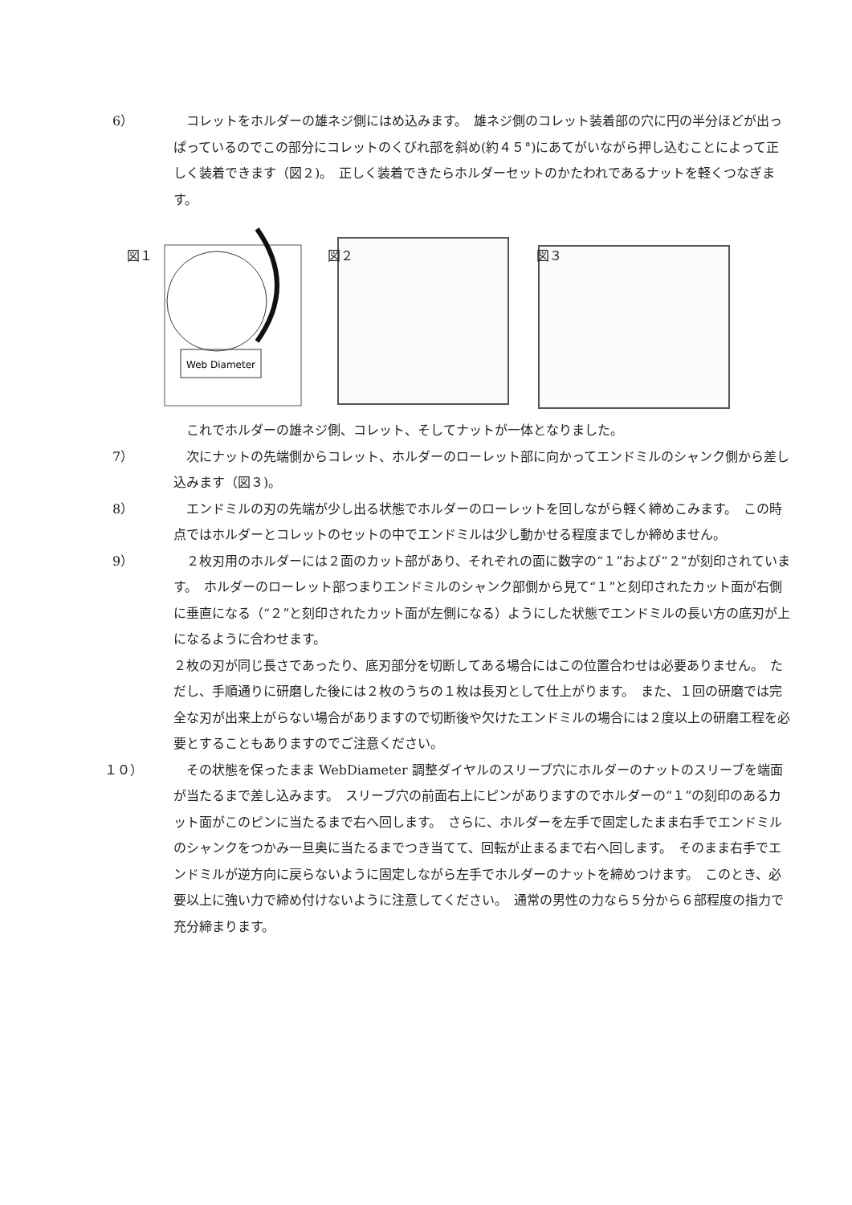6） 　コレットをホルダーの雄ネジ側にはめ込みます。　雄ネジ側のコレット装着部の穴に円の半分ほどが出っぱっているのでこの部分にコレットのくびれ部を斜め(約４５°)にあてがいながら押し込むことによって正しく装着できます（図２)。　正しく装着できたらホルダーセットのかたわれであるナットを軽くつなぎます。
図１
Web Diameter
図２
図３
これでホルダーの雄ネジ側、コレット、そしてナットが一体となりました。
7） 　次にナットの先端側からコレット、ホルダーのローレット部に向かってエンドミルのシャンク側から差し込みます（図３)。
8） 　エンドミルの刃の先端が少し出る状態でホルダーのローレットを回しながら軽く締めこみます。　この時点ではホルダーとコレットのセットの中でエンドミルは少し動かせる程度までしか締めません。
9） 　２枚刃用のホルダーには２面のカット部があり、それぞれの面に数字の“１”および“２”が刻印されています。　ホルダーのローレット部つまりエンドミルのシャンク部側から見て“１”と刻印されたカット面が右側に垂直になる（“２”と刻印されたカット面が左側になる）ようにした状態でエンドミルの長い方の底刃が上になるように合わせます。
２枚の刃が同じ長さであったり、底刃部分を切断してある場合にはこの位置合わせは必要ありません。　ただし、手順通りに研磨した後には２枚のうちの１枚は長刃として仕上がります。　また、１回の研磨では完全な刃が出来上がらない場合がありますので切断後や欠けたエンドミルの場合には２度以上の研磨工程を必要とすることもありますのでご注意ください。
１０） 　その状態を保ったまま WebDiameter 調整ダイヤルのスリーブ穴にホルダーのナットのスリーブを端面が当たるまで差し込みます。　スリーブ穴の前面右上にピンがありますのでホルダーの“１”の刻印のあるカット面がこのピンに当たるまで右へ回します。　さらに、ホルダーを左手で固定したまま右手でエンドミルのシャンクをつかみ一旦奥に当たるまでつき当てて、回転が止まるまで右へ回します。　そのまま右手でエンドミルが逆方向に戻らないように固定しながら左手でホルダーのナットを締めつけます。　このとき、必要以上に強い力で締め付けないように注意してください。　通常の男性の力なら５分から６部程度の指力で充分締まります。